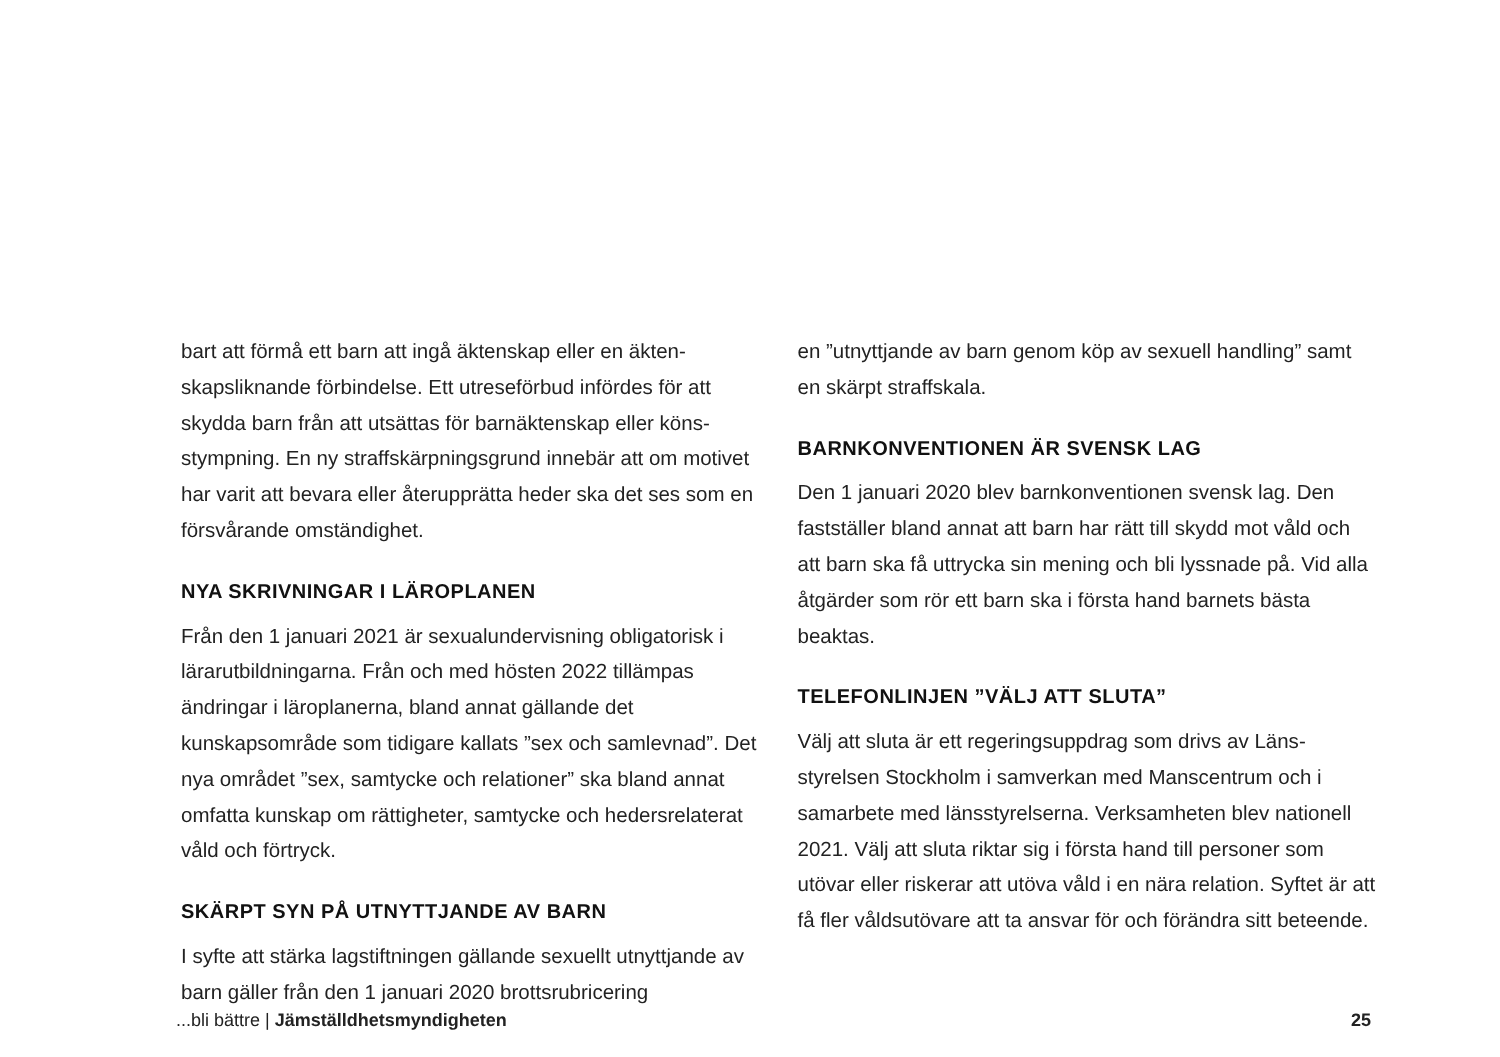bart att förmå ett barn att ingå äktenskap eller en äkten­skapsliknande förbindelse. Ett utreseförbud infördes för att skydda barn från att utsättas för barnäktenskap eller köns­stympning. En ny straffskärpningsgrund innebär att om motivet har varit att bevara eller återupprätta heder ska det ses som en försvårande omständighet.
NYA SKRIVNINGAR I LÄROPLANEN
Från den 1 januari 2021 är sexualundervisning obligatorisk i lärar­utbildningarna. Från och med hösten 2022 tillämpas ändringar i läroplanerna, bland annat gällande det kunskapsområde som tidigare kallats ”sex och samlevnad”. Det nya området ”sex, samtycke och relationer” ska bland annat omfatta kunskap om rättigheter, samtycke och hedersrelaterat våld och förtryck.
SKÄRPT SYN PÅ UTNYTTJANDE AV BARN
I syfte att stärka lagstiftningen gällande sexuellt utnyttjan­de av barn gäller från den 1 januari 2020 brottsrubricering­
en ”utnyttjande av barn genom köp av sexuell handling” samt en skärpt straffskala.
BARNKONVENTIONEN ÄR SVENSK LAG
Den 1 januari 2020 blev barnkonventionen svensk lag. Den fastställer bland annat att barn har rätt till skydd mot våld och att barn ska få uttrycka sin mening och bli lyssnade på. Vid alla åtgärder som rör ett barn ska i första hand barnets bästa beaktas.
TELEFONLINJEN ”VÄLJ ATT SLUTA”
Välj att sluta är ett regeringsuppdrag som drivs av Läns­styrelsen Stockholm i samverkan med Manscentrum och i samarbete med länsstyrelserna. Verksamheten blev nation­ell 2021. Välj att sluta riktar sig i första hand till personer som utövar eller riskerar att utöva våld i en nära relation. Syftet är att få fler våldsutövare att ta ansvar för och för­ändra sitt beteende.
...bli bättre | Jämställdhetsmyndigheten 25